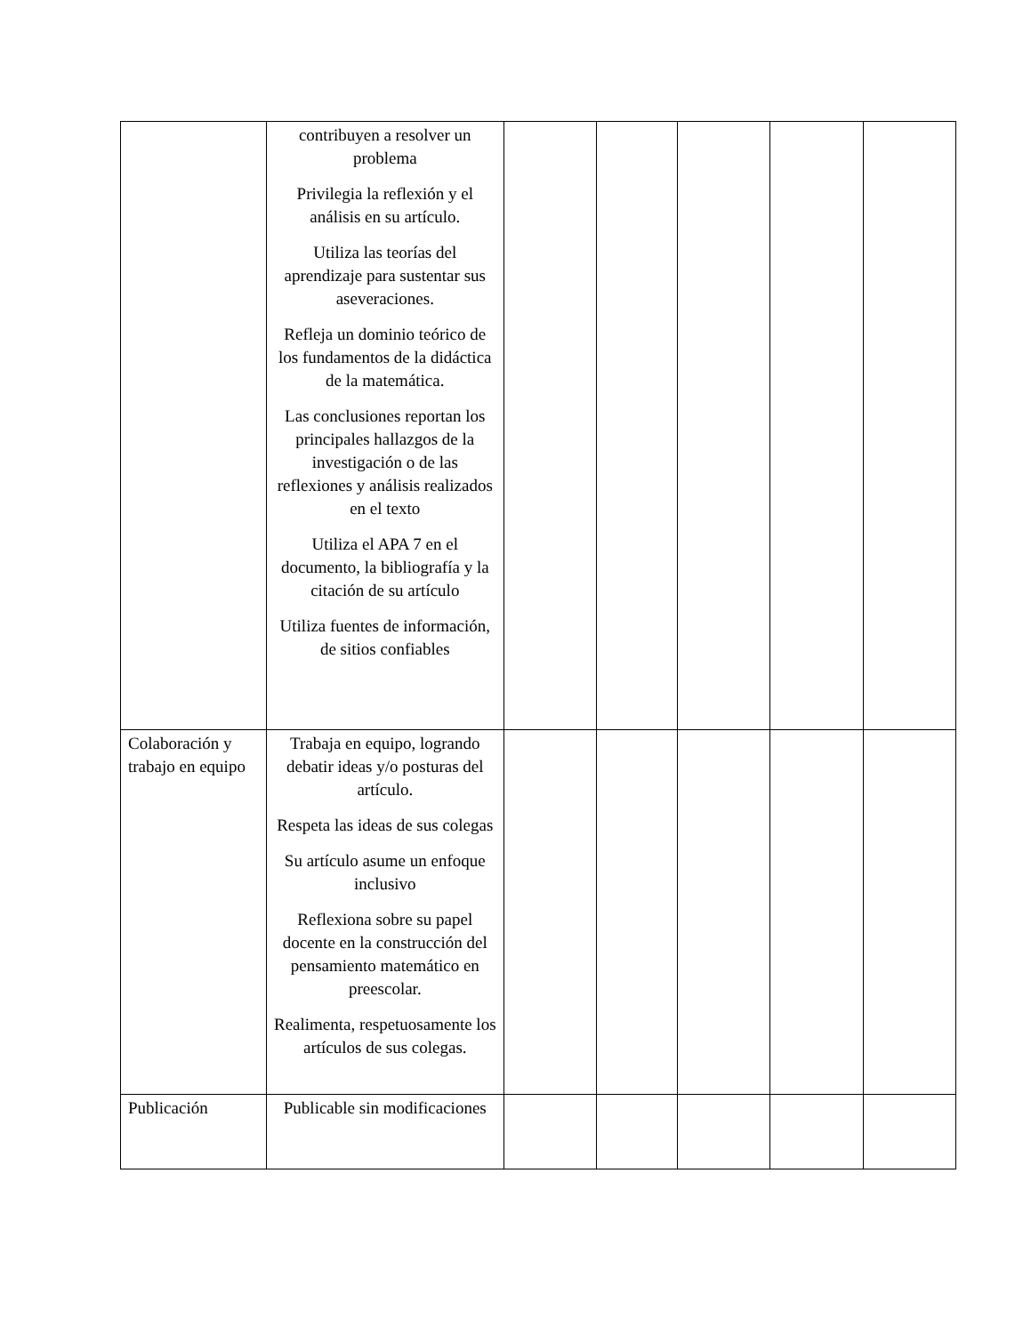| | contribuyen a resolver un problema Privilegia la reflexión y el análisis en su artículo. Utiliza las teorías del aprendizaje para sustentar sus aseveraciones. Refleja un dominio teórico de los fundamentos de la didáctica de la matemática. Las conclusiones reportan los principales hallazgos de la investigación o de las reflexiones y análisis realizados en el texto Utiliza el APA 7 en el documento, la bibliografía y la citación de su artículo Utiliza fuentes de información, de sitios confiables | | | | | |
| Colaboración y trabajo en equipo | Trabaja en equipo, logrando debatir ideas y/o posturas del artículo. Respeta las ideas de sus colegas Su artículo asume un enfoque inclusivo Reflexiona sobre su papel docente en la construcción del pensamiento matemático en preescolar. Realimenta, respetuosamente los artículos de sus colegas. | | | | | |
| Publicación | Publicable sin modificaciones | | | | | |